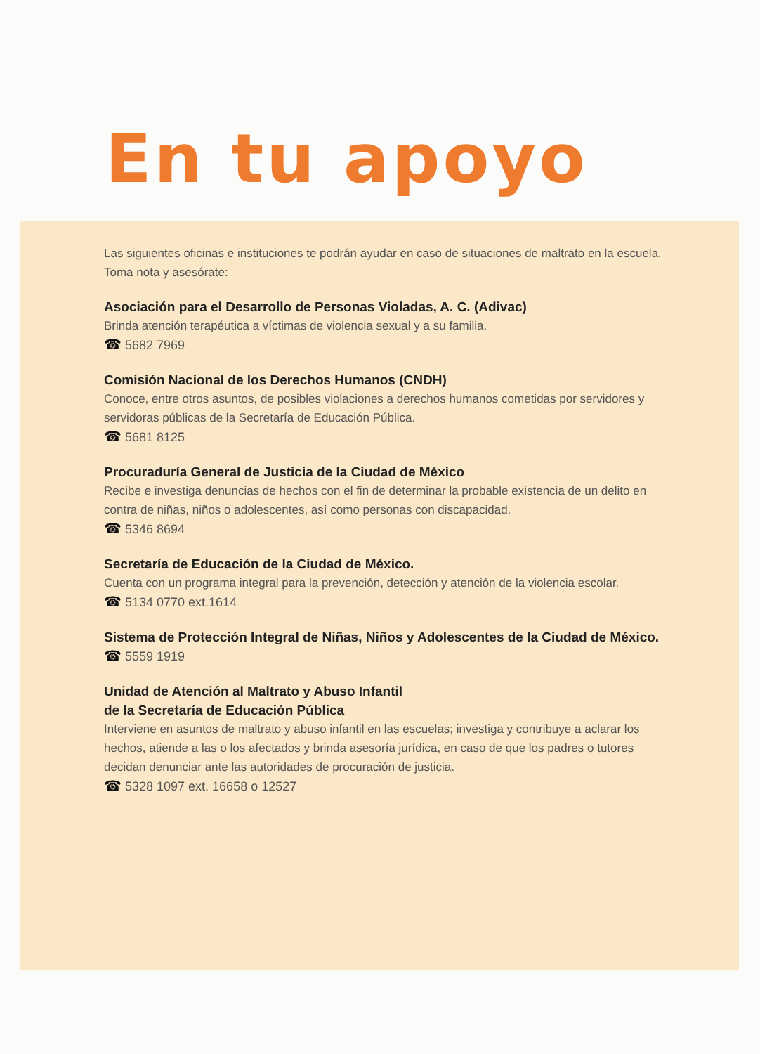En tu apoyo
Las siguientes oficinas e instituciones te podrán ayudar en caso de situaciones de maltrato en la escuela. Toma nota y asesórate:
Asociación para el Desarrollo de Personas Violadas, A. C. (Adivac)
Brinda atención terapéutica a víctimas de violencia sexual y a su familia.
☎ 5682 7969
Comisión Nacional de los Derechos Humanos (CNDH)
Conoce, entre otros asuntos, de posibles violaciones a derechos humanos cometidas por servidores y servidoras públicas de la Secretaría de Educación Pública.
☎ 5681 8125
Procuraduría General de Justicia de la Ciudad de México
Recibe e investiga denuncias de hechos con el fin de determinar la probable existencia de un delito en contra de niñas, niños o adolescentes, así como personas con discapacidad.
☎ 5346 8694
Secretaría de Educación de la Ciudad de México.
Cuenta con un programa integral para la prevención, detección y atención de la violencia escolar.
☎ 5134 0770 ext.1614
Sistema de Protección Integral de Niñas, Niños y Adolescentes de la Ciudad de México.
☎ 5559 1919
Unidad de Atención al Maltrato y Abuso Infantil
de la Secretaría de Educación Pública
Interviene en asuntos de maltrato y abuso infantil en las escuelas; investiga y contribuye a aclarar los hechos, atiende a las o los afectados y brinda asesoría jurídica, en caso de que los padres o tutores decidan denunciar ante las autoridades de procuración de justicia.
☎ 5328 1097 ext. 16658 o 12527